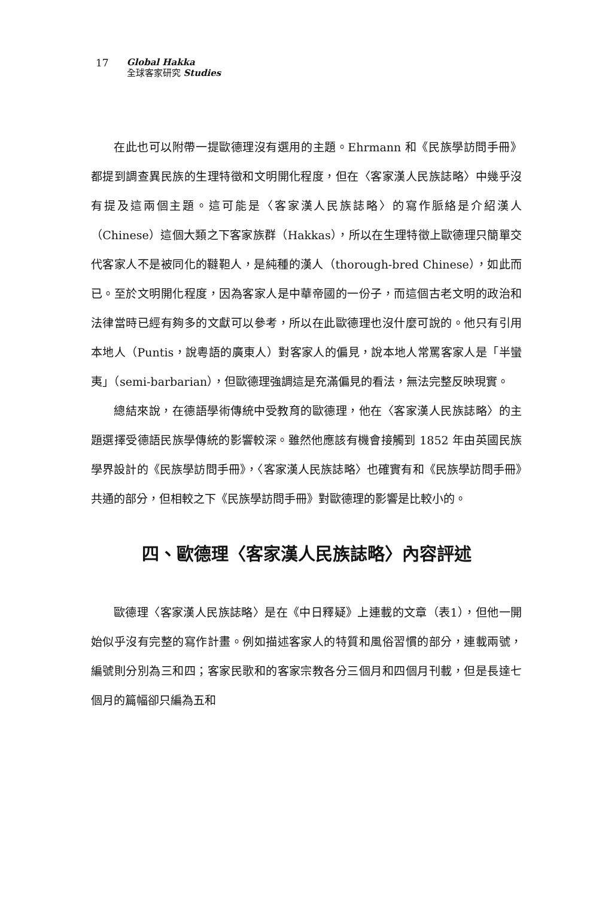17
Global Hakka
全球客家研究 Studies
在此也可以附帶一提歐德理沒有選用的主題。Ehrmann 和《民族學訪問手冊》都提到調查異民族的生理特徵和文明開化程度，但在〈客家漢人民族誌略〉中幾乎沒有提及這兩個主題。這可能是〈客家漢人民族誌略〉的寫作脈絡是介紹漢人（Chinese）這個大類之下客家族群（Hakkas），所以在生理特徵上歐德理只簡單交代客家人不是被同化的韃靼人，是純種的漢人（thorough-bred Chinese），如此而已。至於文明開化程度，因為客家人是中華帝國的一份子，而這個古老文明的政治和法律當時已經有夠多的文獻可以參考，所以在此歐德理也沒什麼可說的。他只有引用本地人（Puntis，說粵語的廣東人）對客家人的偏見，說本地人常罵客家人是「半蠻夷」（semi-barbarian），但歐德理強調這是充滿偏見的看法，無法完整反映現實。
總結來說，在德語學術傳統中受教育的歐德理，他在〈客家漢人民族誌略〉的主題選擇受德語民族學傳統的影響較深。雖然他應該有機會接觸到 1852 年由英國民族學界設計的《民族學訪問手冊》，〈客家漢人民族誌略〉也確實有和《民族學訪問手冊》共通的部分，但相較之下《民族學訪問手冊》對歐德理的影響是比較小的。
四、歐德理〈客家漢人民族誌略〉內容評述
歐德理〈客家漢人民族誌略〉是在《中日釋疑》上連載的文章（表1），但他一開始似乎沒有完整的寫作計畫。例如描述客家人的特質和風俗習慣的部分，連載兩號，編號則分別為三和四；客家民歌和的客家宗教各分三個月和四個月刊載，但是長達七個月的篇幅卻只編為五和